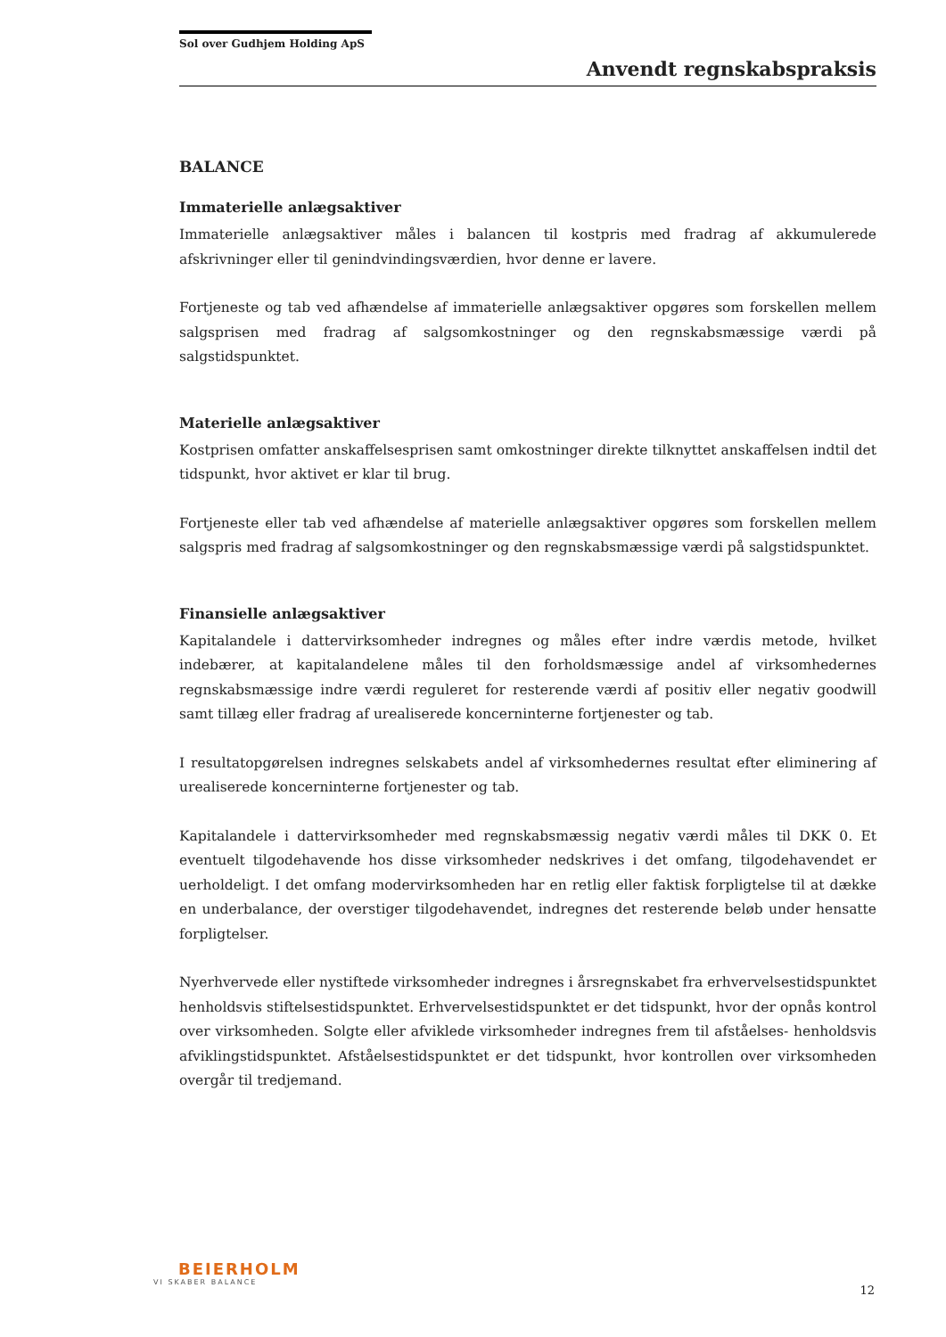Sol over Gudhjem Holding ApS
Anvendt regnskabspraksis
BALANCE
Immaterielle anlægsaktiver
Immaterielle anlægsaktiver måles i balancen til kostpris med fradrag af akkumulerede afskrivninger eller til genindvindingsværdien, hvor denne er lavere.
Fortjeneste og tab ved afhændelse af immaterielle anlægsaktiver opgøres som forskellen mellem salgsprisen med fradrag af salgsomkostninger og den regnskabsmæssige værdi på salgstidspunktet.
Materielle anlægsaktiver
Kostprisen omfatter anskaffelsesprisen samt omkostninger direkte tilknyttet anskaffelsen indtil det tidspunkt, hvor aktivet er klar til brug.
Fortjeneste eller tab ved afhændelse af materielle anlægsaktiver opgøres som forskellen mellem salgspris med fradrag af salgsomkostninger og den regnskabsmæssige værdi på salgstidspunktet.
Finansielle anlægsaktiver
Kapitalandele i dattervirksomheder indregnes og måles efter indre værdis metode, hvilket indebærer, at kapitalandelene måles til den forholdsmæssige andel af virksomhedernes regnskabsmæssige indre værdi reguleret for resterende værdi af positiv eller negativ goodwill samt tillæg eller fradrag af urealiserede koncerninterne fortjenester og tab.
I resultatopgørelsen indregnes selskabets andel af virksomhedernes resultat efter eliminering af urealiserede koncerninterne fortjenester og tab.
Kapitalandele i dattervirksomheder med regnskabsmæssig negativ værdi måles til DKK 0. Et eventuelt tilgodehavende hos disse virksomheder nedskrives i det omfang, tilgodehavendet er uerholdeligt. I det omfang modervirksomheden har en retlig eller faktisk forpligtelse til at dække en underbalance, der overstiger tilgodehavendet, indregnes det resterende beløb under hensatte forpligtelser.
Nyerhvervede eller nystiftede virksomheder indregnes i årsregnskabet fra erhvervelsestidspunktet henholdsvis stiftelsestidspunktet. Erhvervelsestidspunktet er det tidspunkt, hvor der opnås kontrol over virksomheden. Solgte eller afviklede virksomheder indregnes frem til afståelses- henholdsvis afviklingstidspunktet. Afståelsestidspunktet er det tidspunkt, hvor kontrollen over virksomheden overgår til tredjemand.
BEIERHOLM
VI SKABER BALANCE
12